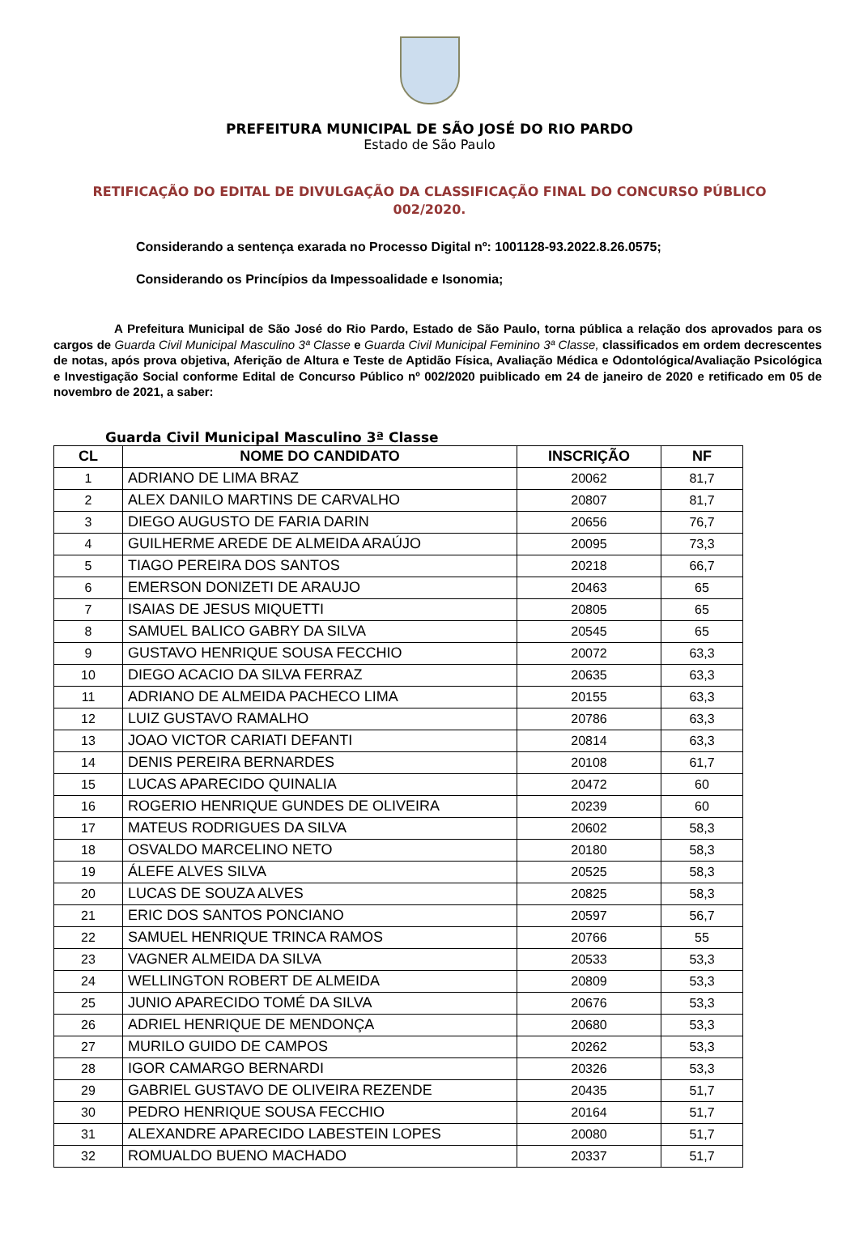PREFEITURA MUNICIPAL DE SÃO JOSÉ DO RIO PARDO
Estado de São Paulo
RETIFICAÇÃO DO EDITAL DE DIVULGAÇÃO DA CLASSIFICAÇÃO FINAL DO CONCURSO PÚBLICO 002/2020.
Considerando a sentença exarada no Processo Digital nº: 1001128-93.2022.8.26.0575;
Considerando os Princípios da Impessoalidade e Isonomia;
     A Prefeitura Municipal de São José do Rio Pardo, Estado de São Paulo, torna pública a relação dos aprovados para os cargos de Guarda Civil Municipal Masculino 3ª Classe e Guarda Civil Municipal Feminino 3ª Classe, classificados em ordem decrescentes de notas, após prova objetiva, Aferição de Altura e Teste de Aptidão Física, Avaliação Médica e Odontológica/Avaliação Psicológica e Investigação Social conforme Edital de Concurso Público nº 002/2020 puiblicado em 24 de janeiro de 2020 e retificado em 05 de novembro de 2021, a saber:
Guarda Civil Municipal Masculino 3ª Classe
| CL | NOME DO CANDIDATO | INSCRIÇÃO | NF |
| --- | --- | --- | --- |
| 1 | ADRIANO DE LIMA BRAZ | 20062 | 81,7 |
| 2 | ALEX DANILO MARTINS DE CARVALHO | 20807 | 81,7 |
| 3 | DIEGO AUGUSTO DE FARIA DARIN | 20656 | 76,7 |
| 4 | GUILHERME AREDE DE ALMEIDA ARAÚJO | 20095 | 73,3 |
| 5 | TIAGO PEREIRA DOS SANTOS | 20218 | 66,7 |
| 6 | EMERSON DONIZETI DE ARAUJO | 20463 | 65 |
| 7 | ISAIAS DE JESUS MIQUETTI | 20805 | 65 |
| 8 | SAMUEL BALICO GABRY DA SILVA | 20545 | 65 |
| 9 | GUSTAVO HENRIQUE SOUSA FECCHIO | 20072 | 63,3 |
| 10 | DIEGO ACACIO DA SILVA FERRAZ | 20635 | 63,3 |
| 11 | ADRIANO DE ALMEIDA PACHECO LIMA | 20155 | 63,3 |
| 12 | LUIZ GUSTAVO RAMALHO | 20786 | 63,3 |
| 13 | JOAO VICTOR CARIATI DEFANTI | 20814 | 63,3 |
| 14 | DENIS PEREIRA BERNARDES | 20108 | 61,7 |
| 15 | LUCAS APARECIDO QUINALIA | 20472 | 60 |
| 16 | ROGERIO HENRIQUE GUNDES DE OLIVEIRA | 20239 | 60 |
| 17 | MATEUS RODRIGUES DA SILVA | 20602 | 58,3 |
| 18 | OSVALDO MARCELINO NETO | 20180 | 58,3 |
| 19 | ÁLEFE ALVES SILVA | 20525 | 58,3 |
| 20 | LUCAS DE SOUZA ALVES | 20825 | 58,3 |
| 21 | ERIC DOS SANTOS PONCIANO | 20597 | 56,7 |
| 22 | SAMUEL HENRIQUE TRINCA RAMOS | 20766 | 55 |
| 23 | VAGNER ALMEIDA DA SILVA | 20533 | 53,3 |
| 24 | WELLINGTON ROBERT DE ALMEIDA | 20809 | 53,3 |
| 25 | JUNIO APARECIDO TOMÉ DA SILVA | 20676 | 53,3 |
| 26 | ADRIEL HENRIQUE DE MENDONÇA | 20680 | 53,3 |
| 27 | MURILO GUIDO DE CAMPOS | 20262 | 53,3 |
| 28 | IGOR CAMARGO BERNARDI | 20326 | 53,3 |
| 29 | GABRIEL GUSTAVO DE OLIVEIRA REZENDE | 20435 | 51,7 |
| 30 | PEDRO HENRIQUE SOUSA FECCHIO | 20164 | 51,7 |
| 31 | ALEXANDRE APARECIDO LABESTEIN LOPES | 20080 | 51,7 |
| 32 | ROMUALDO BUENO MACHADO | 20337 | 51,7 |